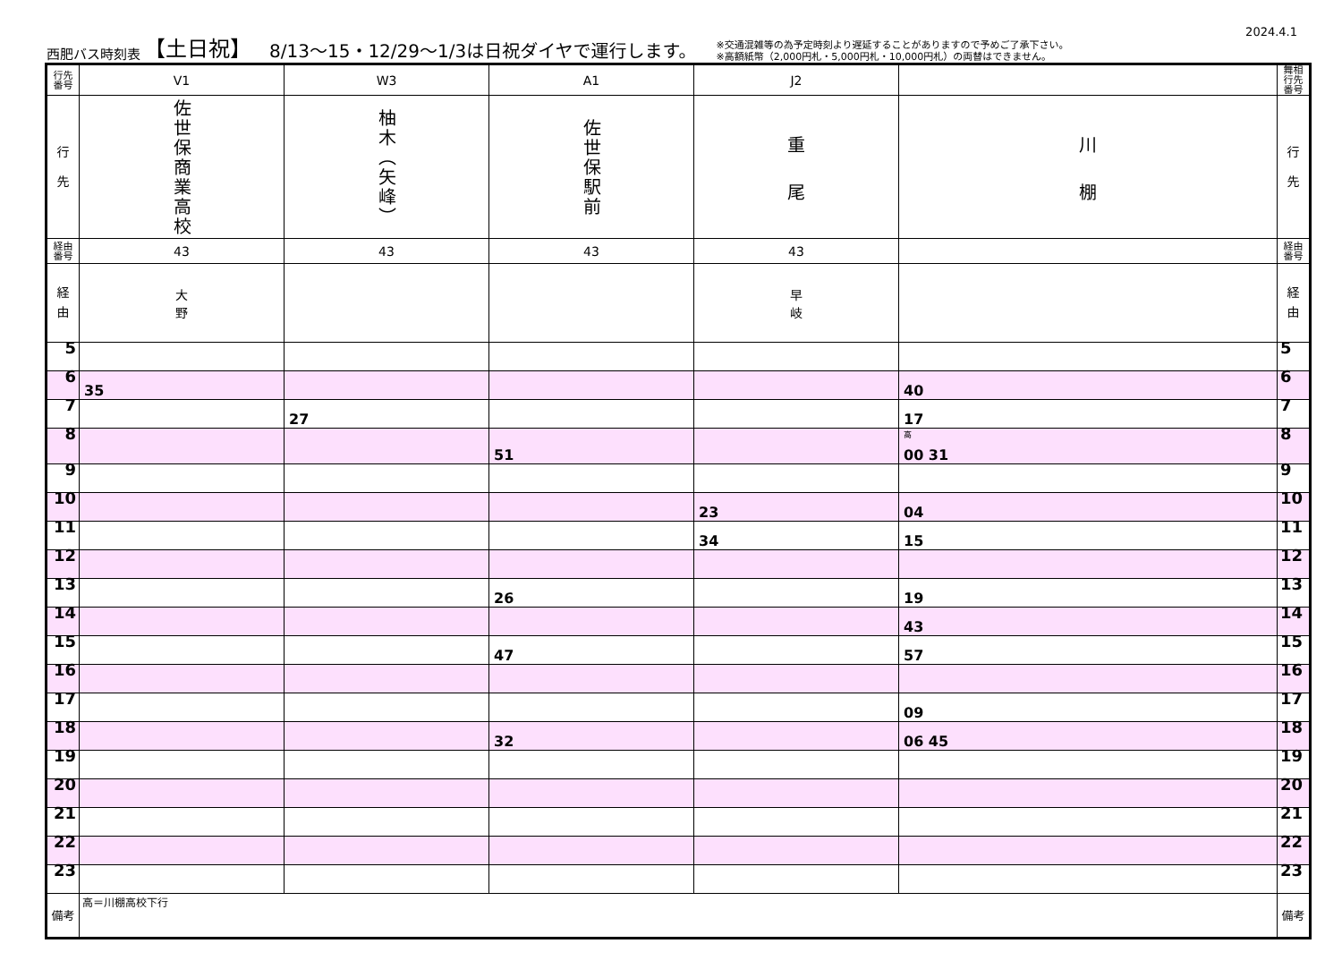西肥バス時刻表 【土日祝】 8/13〜15・12/29〜1/3は日祝ダイヤで運行します。 ※交通混雑等の為予定時刻より遅延することがありますので予めご了承下さい。
※高額紙幣（2,000円札・5,000円札・10,000円札）の両替はできません。 2024.4.1
| 行先 番号 | V1 | W3 | A1 | J2 | | 舞相 行先 番号 |
| 行 先 | 佐世保商業高校 | 柚木（矢峰） | 佐世保駅前 | 重 尾 | 川 棚 | 行 先 |
| 経由 番号 | 43 | 43 | 43 | 43 | | 経由 番号 |
| 経 由 | 大 野 | | | 早 岐 | | 経 由 |
| 5 | | | | | | 5 |
| 6 | 35 | | | | 40 | 6 |
| 7 | | 27 | | | 17 | 7 |
| 8 | | | 51 | | <sup>高</sup> 00 31 | 8 |
| 9 | | | | | | 9 |
| 10 | | | | 23 | 04 | 10 |
| 11 | | | | 34 | 15 | 11 |
| 12 | | | | | | 12 |
| 13 | | | 26 | | 19 | 13 |
| 14 | | | | | 43 | 14 |
| 15 | | | 47 | | 57 | 15 |
| 16 | | | | | | 16 |
| 17 | | | | | 09 | 17 |
| 18 | | | 32 | | 06 45 | 18 |
| 19 | | | | | | 19 |
| 20 | | | | | | 20 |
| 21 | | | | | | 21 |
| 22 | | | | | | 22 |
| 23 | | | | | | 23 |
| 備考 | 高＝川棚高校下行 | | | | | 備考 |